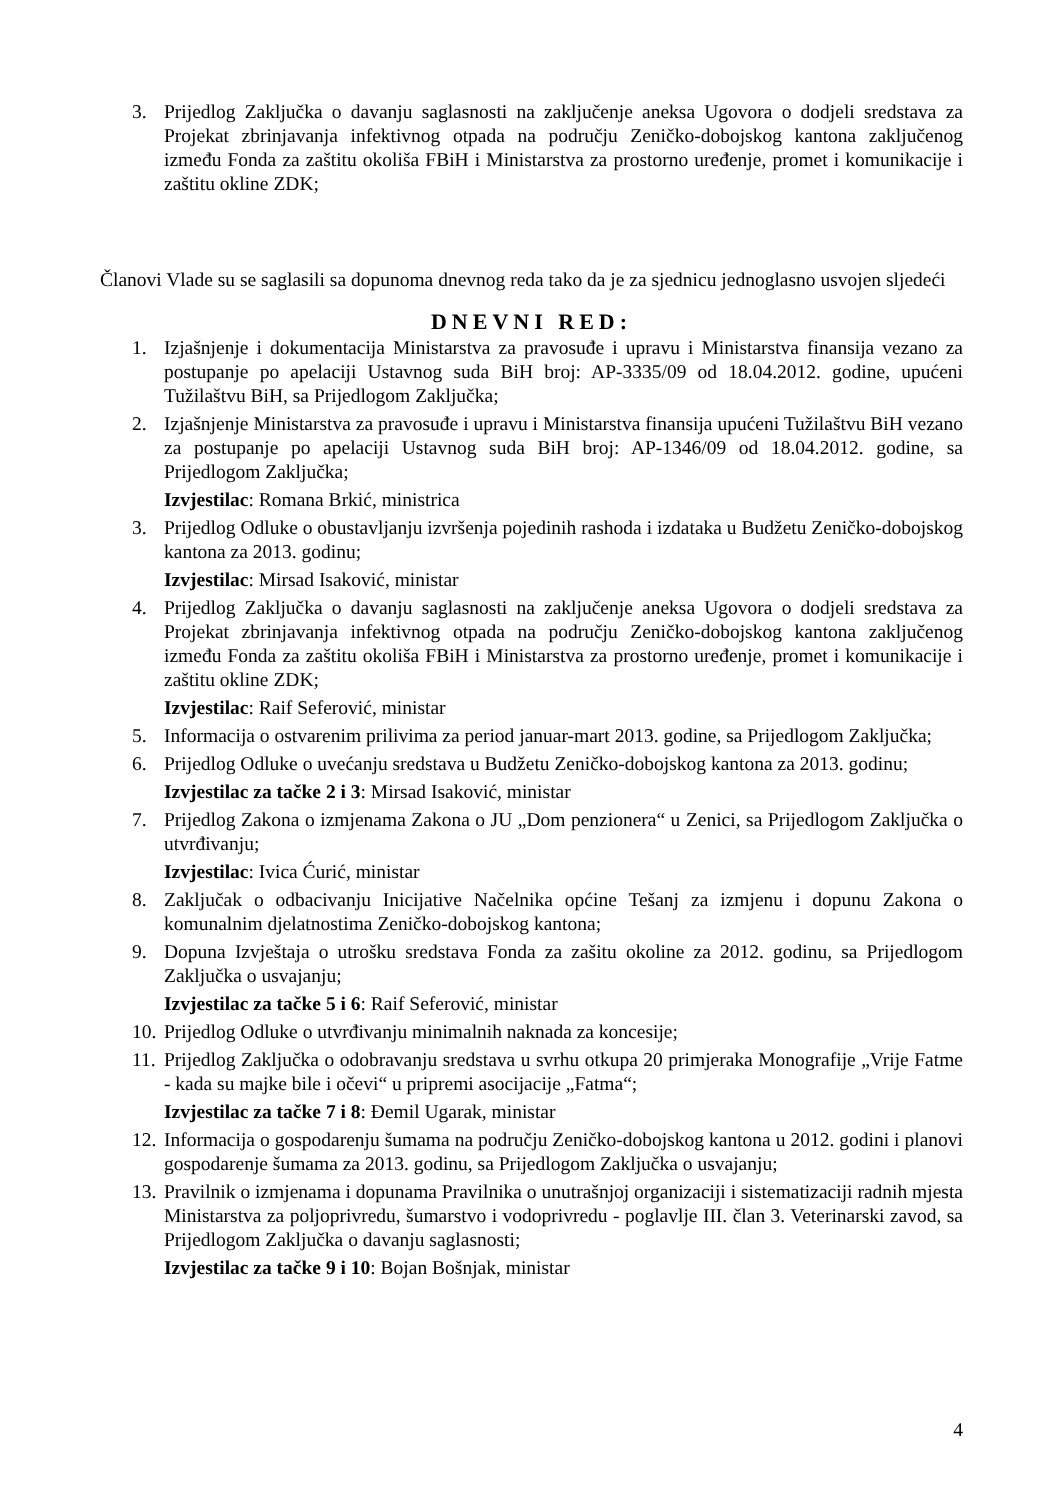3. Prijedlog Zaključka o davanju saglasnosti na zaključenje aneksa Ugovora o dodjeli sredstava za Projekat zbrinjavanja infektivnog otpada na području Zeničko-dobojskog kantona zaključenog između Fonda za zaštitu okoliša FBiH i Ministarstva za prostorno uređenje, promet i komunikacije i zaštitu okline ZDK;
Članovi Vlade su se saglasili sa dopunoma dnevnog reda tako da je za sjednicu jednoglasno usvojen sljedeći
DNEVNI RED:
1. Izjašnjenje i dokumentacija Ministarstva za pravosuđe i upravu i Ministarstva finansija vezano za postupanje po apelaciji Ustavnog suda BiH broj: AP-3335/09 od 18.04.2012. godine, upućeni Tužilaštvu BiH, sa Prijedlogom Zaključka;
2. Izjašnjenje Ministarstva za pravosuđe i upravu i Ministarstva finansija upućeni Tužilaštvu BiH vezano za postupanje po apelaciji Ustavnog suda BiH broj: AP-1346/09 od 18.04.2012. godine, sa Prijedlogom Zaključka;
Izvjestilac: Romana Brkić, ministrica
3. Prijedlog Odluke o obustavljanju izvršenja pojedinih rashoda i izdataka u Budžetu Zeničko-dobojskog kantona za 2013. godinu;
Izvjestilac: Mirsad Isaković, ministar
4. Prijedlog Zaključka o davanju saglasnosti na zaključenje aneksa Ugovora o dodjeli sredstava za Projekat zbrinjavanja infektivnog otpada na području Zeničko-dobojskog kantona zaključenog između Fonda za zaštitu okoliša FBiH i Ministarstva za prostorno uređenje, promet i komunikacije i zaštitu okline ZDK;
Izvjestilac: Raif Seferović, ministar
5. Informacija o ostvarenim prilivima za period januar-mart 2013. godine, sa Prijedlogom Zaključka;
6. Prijedlog Odluke o uvećanju sredstava u Budžetu Zeničko-dobojskog kantona za 2013. godinu;
Izvjestilac za tačke 2 i 3: Mirsad Isaković, ministar
7. Prijedlog Zakona o izmjenama Zakona o JU „Dom penzionera“ u Zenici, sa Prijedlogom Zaključka o utvrđivanju;
Izvjestilac: Ivica Ćurić, ministar
8. Zaključak o odbacivanju Inicijative Načelnika općine Tešanj za izmjenu i dopunu Zakona o komunalnim djelatnostima Zeničko-dobojskog kantona;
9. Dopuna Izvještaja o utrošku sredstava Fonda za zašitu okoline za 2012. godinu, sa Prijedlogom Zaključka o usvajanju;
Izvjestilac za tačke 5 i 6: Raif Seferović, ministar
10. Prijedlog Odluke o utvrđivanju minimalnih naknada za koncesije;
11. Prijedlog Zaključka o odobravanju sredstava u svrhu otkupa 20 primjeraka Monografije „Vrije Fatme - kada su majke bile i očevi“ u pripremi asocijacije „Fatma“;
Izvjestilac za tačke 7 i 8: Đemil Ugarak, ministar
12. Informacija o gospodarenju šumama na području Zeničko-dobojskog kantona u 2012. godini i planovi gospodarenje šumama za 2013. godinu, sa Prijedlogom Zaključka o usvajanju;
13. Pravilnik o izmjenama i dopunama Pravilnika o unutrašnjoj organizaciji i sistematizaciji radnih mjesta Ministarstva za poljoprivredu, šumarstvo i vodoprivredu - poglavlje III. član 3. Veterinarski zavod, sa Prijedlogom Zaključka o davanju saglasnosti;
Izvjestilac za tačke 9 i 10: Bojan Bošnjak, ministar
4